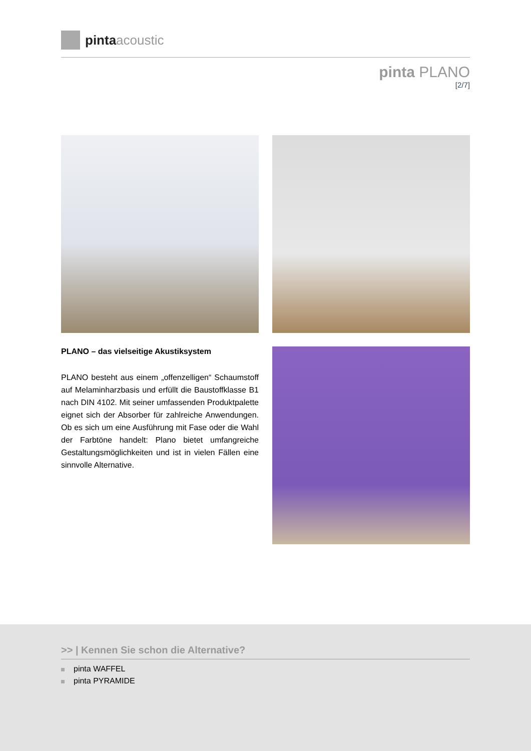pinta acoustic
pinta PLANO
[2/7]
PLANO – das vielseitige Akustiksystem
PLANO besteht aus einem „offenzelligen“ Schaumstoff auf Melaminharzbasis und erfüllt die Baustoffklasse B1 nach DIN 4102. Mit seiner umfassenden Produktpalette eignet sich der Absorber für zahlreiche Anwendungen. Ob es sich um eine Ausführung mit Fase oder die Wahl der Farbtöne handelt: Plano bietet umfangreiche Gestaltungsmöglichkeiten und ist in vielen Fällen eine sinnvolle Alternative.
>> | Kennen Sie schon die Alternative?
pinta WAFFEL
pinta PYRAMIDE